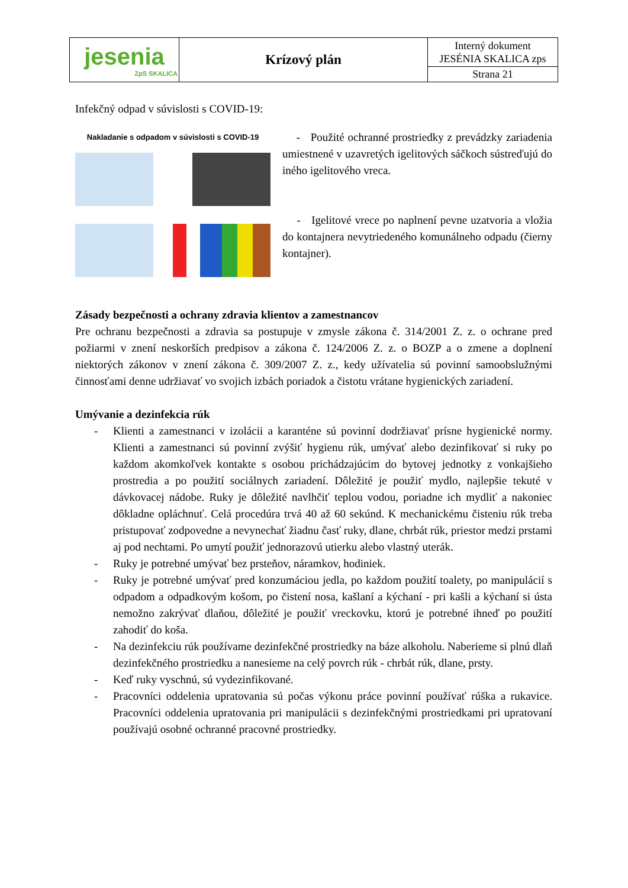| jesenia ZpS SKALICA | Krízový plán | Interný dokument JESÉNIA SKALICA zps |
| | | Strana 21 |
Infekčný odpad v súvislosti s COVID-19:
Nakladanie s odpadom v súvislosti s COVID-19
- Použité ochranné prostriedky z prevádzky zariadenia umiestnené v uzavretých igelitových sáčkoch sústreďujú do iného igelitového vreca.
- Igelitové vrece po naplnení pevne uzatvoria a vložia do kontajnera nevytriedeného komunálneho odpadu (čierny kontajner).
Zásady bezpečnosti a ochrany zdravia klientov a zamestnancov
Pre ochranu bezpečnosti a zdravia sa postupuje v zmysle zákona č. 314/2001 Z. z. o ochrane pred požiarmi v znení neskorších predpisov a zákona č. 124/2006 Z. z. o BOZP a o zmene a doplnení niektorých zákonov v znení zákona č. 309/2007 Z. z., kedy užívatelia sú povinní samoobslužnými činnosťami denne udržiavať vo svojich izbách poriadok a čistotu vrátane hygienických zariadení.
Umývanie a dezinfekcia rúk
- Klienti a zamestnanci v izolácii a karanténe sú povinní dodržiavať prísne hygienické normy. Klienti a zamestnanci sú povinní zvýšiť hygienu rúk, umývať alebo dezinfikovať si ruky po každom akomkoľvek kontakte s osobou prichádzajúcim do bytovej jednotky z vonkajšieho prostredia a po použití sociálnych zariadení. Dôležité je použiť mydlo, najlepšie tekuté v dávkovacej nádobe. Ruky je dôležité navlhčiť teplou vodou, poriadne ich mydliť a nakoniec dôkladne opláchnuť. Celá procedúra trvá 40 až 60 sekúnd. K mechanickému čisteniu rúk treba pristupovať zodpovedne a nevynechať žiadnu časť ruky, dlane, chrbát rúk, priestor medzi prstami aj pod nechtami. Po umytí použiť jednorazovú utierku alebo vlastný uterák.
- Ruky je potrebné umývať bez prsteňov, náramkov, hodiniek.
- Ruky je potrebné umývať pred konzumáciou jedla, po každom použití toalety, po manipulácií s odpadom a odpadkovým košom, po čistení nosa, kašlaní a kýchaní - pri kašli a kýchaní si ústa nemožno zakrývať dlaňou, dôležité je použiť vreckovku, ktorú je potrebné ihneď po použití zahodiť do koša.
- Na dezinfekciu rúk používame dezinfekčné prostriedky na báze alkoholu. Naberieme si plnú dlaň dezinfekčného prostriedku a nanesieme na celý povrch rúk - chrbát rúk, dlane, prsty.
- Keď ruky vyschnú, sú vydezinfikované.
- Pracovníci oddelenia upratovania sú počas výkonu práce povinní používať rúška a rukavice. Pracovníci oddelenia upratovania pri manipulácii s dezinfekčnými prostriedkami pri upratovaní používajú osobné ochranné pracovné prostriedky.